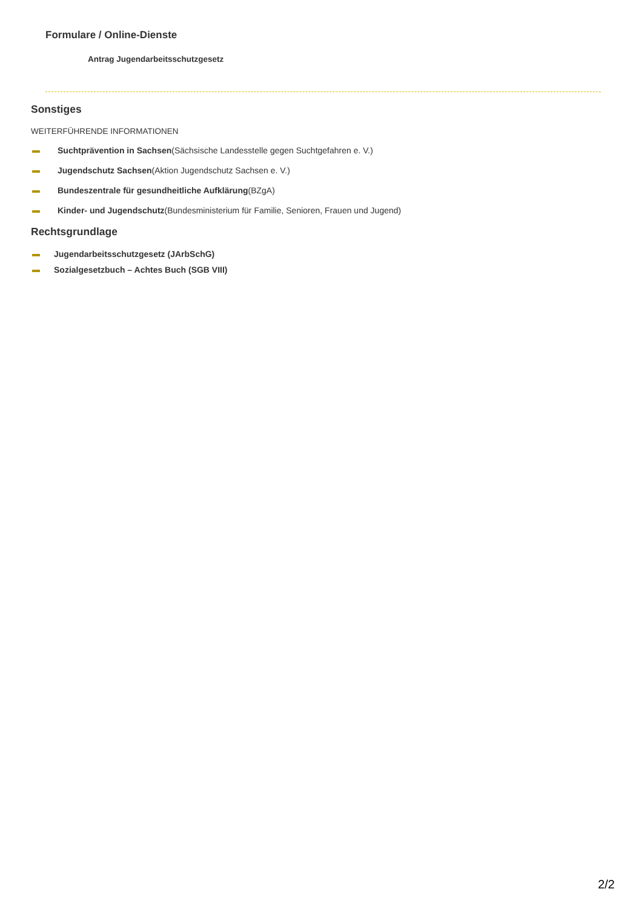Formulare / Online-Dienste
Antrag Jugendarbeitsschutzgesetz
Sonstiges
WEITERFÜHRENDE INFORMATIONEN
Suchtprävention in Sachsen(Sächsische Landesstelle gegen Suchtgefahren e. V.)
Jugendschutz Sachsen(Aktion Jugendschutz Sachsen e. V.)
Bundeszentrale für gesundheitliche Aufklärung(BZgA)
Kinder- und Jugendschutz(Bundesministerium für Familie, Senioren, Frauen und Jugend)
Rechtsgrundlage
Jugendarbeitsschutzgesetz (JArbSchG)
Sozialgesetzbuch – Achtes Buch (SGB VIII)
2/2